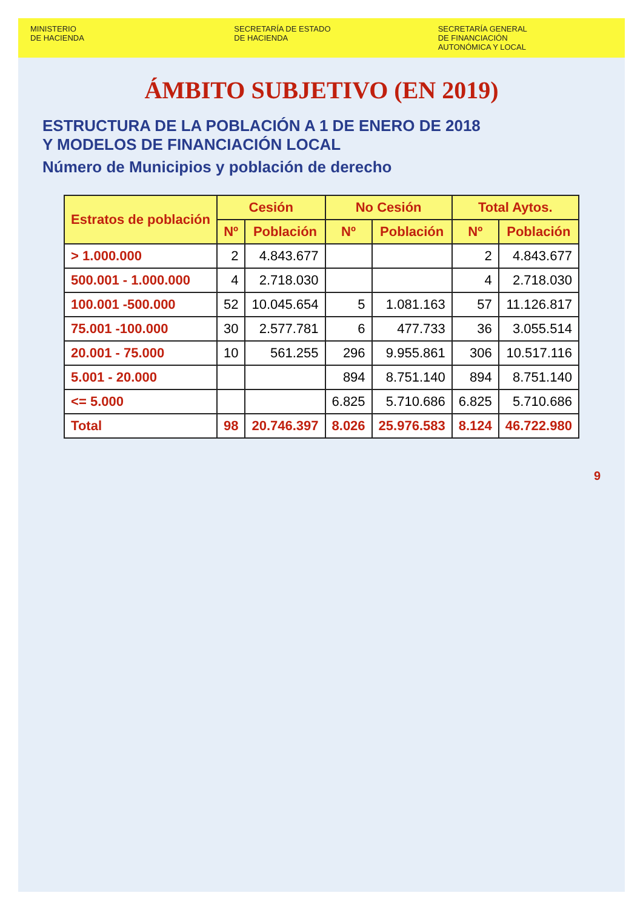MINISTERIO
DE HACIENDA
SECRETARÍA DE ESTADO
DE HACIENDA
SECRETARÍA GENERAL
DE FINANCIACIÓN
AUTONÓMICA Y LOCAL
ÁMBITO SUBJETIVO (EN 2019)
ESTRUCTURA DE LA POBLACIÓN A 1 DE ENERO DE 2018
Y MODELOS DE FINANCIACIÓN LOCAL
Número de Municipios y población de derecho
| Estratos de población | Cesión | | No Cesión | | Total Aytos. | |
| --- | --- | --- | --- | --- | --- | --- |
| | Nº | Población | Nº | Población | Nº | Población |
| > 1.000.000 | 2 | 4.843.677 | | | 2 | 4.843.677 |
| 500.001 - 1.000.000 | 4 | 2.718.030 | | | 4 | 2.718.030 |
| 100.001 -500.000 | 52 | 10.045.654 | 5 | 1.081.163 | 57 | 11.126.817 |
| 75.001 -100.000 | 30 | 2.577.781 | 6 | 477.733 | 36 | 3.055.514 |
| 20.001 - 75.000 | 10 | 561.255 | 296 | 9.955.861 | 306 | 10.517.116 |
| 5.001 - 20.000 | | | 894 | 8.751.140 | 894 | 8.751.140 |
| <= 5.000 | | | 6.825 | 5.710.686 | 6.825 | 5.710.686 |
| Total | 98 | 20.746.397 | 8.026 | 25.976.583 | 8.124 | 46.722.980 |
9